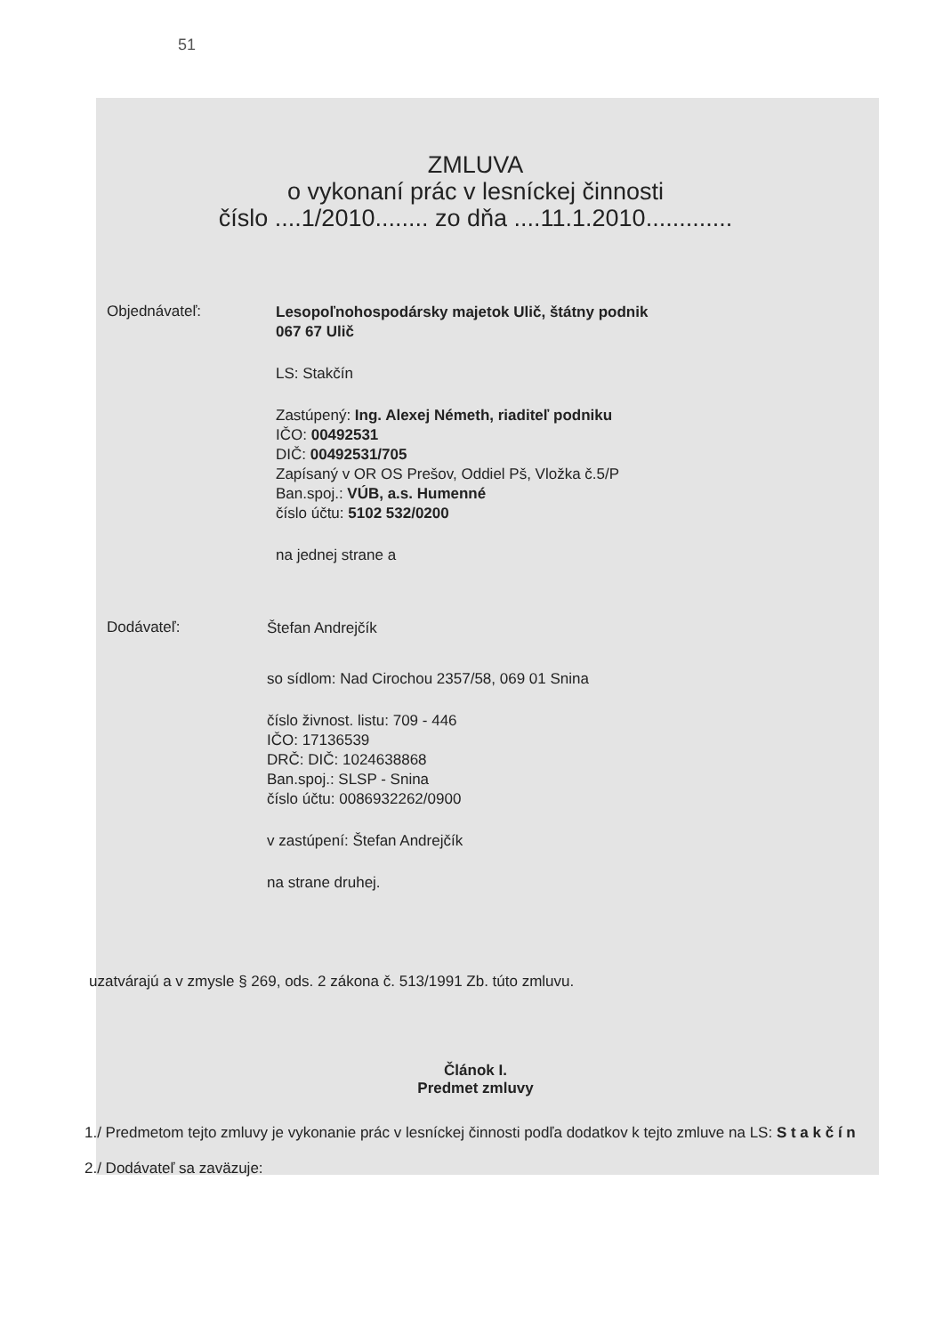51
ZMLUVA
o vykonaní prác v lesníckej činnosti
číslo ....1/2010........ zo dňa ....11.1.2010.............
Objednávateľ:
Lesopoľnohospodársky majetok Ulič, štátny podnik
067 67 Ulič
LS: Stakčín
Zastúpený: Ing. Alexej Németh, riaditeľ podniku
IČO: 00492531
DIČ: 00492531/705
Zapísaný v OR OS Prešov, Oddiel Pš, Vložka č.5/P
Ban.spoj.: VÚB, a.s. Humenné
číslo účtu: 5102 532/0200
na jednej strane a
Dodávateľ:
Štefan Andrejčík
so sídlom: Nad Cirochou 2357/58, 069 01 Snina
číslo živnost. listu: 709 - 446
IČO: 17136539
DRČ: DIČ: 1024638868
Ban.spoj.: SLSP - Snina
číslo účtu: 0086932262/0900
v zastúpení: Štefan Andrejčík
na strane druhej.
uzatvárajú a v zmysle § 269, ods. 2 zákona č. 513/1991 Zb. túto zmluvu.
Článok I.
Predmet zmluvy
1./ Predmetom tejto zmluvy je vykonanie prác v lesníckej činnosti podľa dodatkov k tejto zmluve na LS: S t a k č í n
2./ Dodávateľ sa zaväzuje: